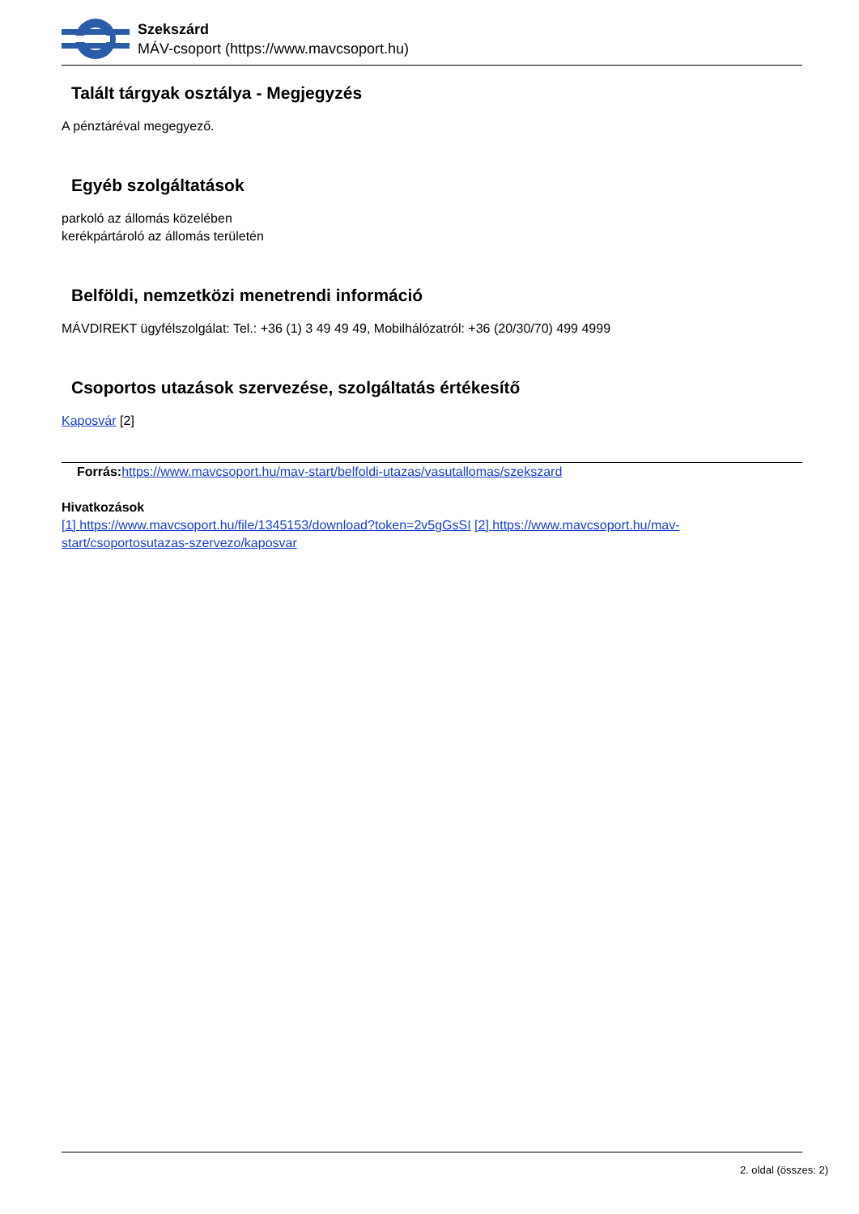Szekszárd
MÁV-csoport (https://www.mavcsoport.hu)
Talált tárgyak osztálya - Megjegyzés
A pénztáréval megegyező.
Egyéb szolgáltatások
parkoló az állomás közelében
kerékpártároló az állomás területén
Belföldi, nemzetközi menetrendi információ
MÁVDIREKT ügyfélszolgálat: Tel.: +36 (1) 3 49 49 49, Mobilhálózatról: +36 (20/30/70) 499 4999
Csoportos utazások szervezése, szolgáltatás értékesítő
Kaposvár [2]
Forrás: https://www.mavcsoport.hu/mav-start/belfoldi-utazas/vasutallomas/szekszard
Hivatkozások
[1] https://www.mavcsoport.hu/file/1345153/download?token=2v5gGsSI [2] https://www.mavcsoport.hu/mav-start/csoportosutazas-szervezo/kaposvar
2. oldal (összes: 2)